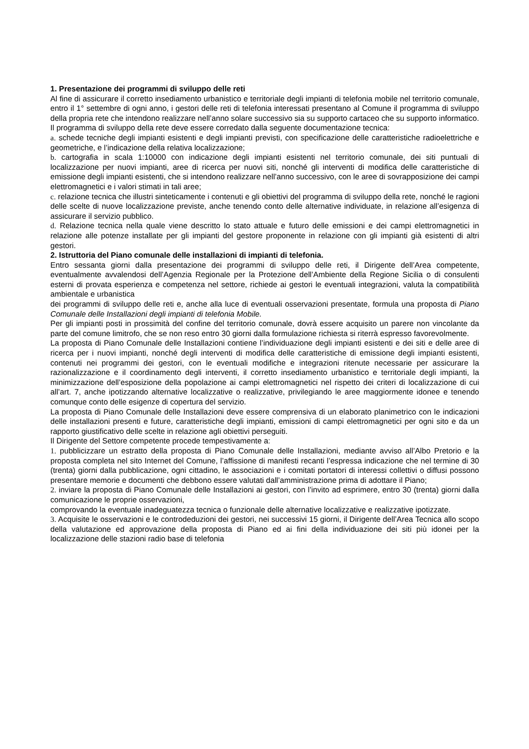1. Presentazione dei programmi di sviluppo delle reti
Al fine di assicurare il corretto insediamento urbanistico e territoriale degli impianti di telefonia mobile nel territorio comunale, entro il 1° settembre di ogni anno, i gestori delle reti di telefonia interessati presentano al Comune il programma di sviluppo della propria rete che intendono realizzare nell’anno solare successivo sia su supporto cartaceo che su supporto informatico.
Il programma di sviluppo della rete deve essere corredato dalla seguente documentazione tecnica:
a. schede tecniche degli impianti esistenti e degli impianti previsti, con specificazione delle caratteristiche radioelettriche e geometriche, e l’indicazione della relativa localizzazione;
b. cartografia in scala 1:10000 con indicazione degli impianti esistenti nel territorio comunale, dei siti puntuali di localizzazione per nuovi impianti, aree di ricerca per nuovi siti, nonché gli interventi di modifica delle caratteristiche di emissione degli impianti esistenti, che si intendono realizzare nell’anno successivo, con le aree di sovrapposizione dei campi elettromagnetici e i valori stimati in tali aree;
c. relazione tecnica che illustri sinteticamente i contenuti e gli obiettivi del programma di sviluppo della rete, nonché le ragioni delle scelte di nuove localizzazione previste, anche tenendo conto delle alternative individuate, in relazione all’esigenza di assicurare il servizio pubblico.
d. Relazione tecnica nella quale viene descritto lo stato attuale e futuro delle emissioni e dei campi elettromagnetici in relazione alle potenze installate per gli impianti del gestore proponente in relazione con gli impianti già esistenti di altri gestori.
2. Istruttoria del Piano comunale delle installazioni di impianti di telefonia.
Entro sessanta giorni dalla presentazione dei programmi di sviluppo delle reti, il Dirigente dell’Area competente, eventualmente avvalendosi dell’Agenzia Regionale per la Protezione dell’Ambiente della Regione Sicilia o di consulenti esterni di provata esperienza e competenza nel settore, richiede ai gestori le eventuali integrazioni, valuta la compatibilità ambientale e urbanistica
dei programmi di sviluppo delle reti e, anche alla luce di eventuali osservazioni presentate, formula una proposta di Piano Comunale delle Installazioni degli impianti di telefonia Mobile.
Per gli impianti posti in prossimità del confine del territorio comunale, dovrà essere acquisito un parere non vincolante da parte del comune limitrofo, che se non reso entro 30 giorni dalla formulazione richiesta si riterrà espresso favorevolmente.
La proposta di Piano Comunale delle Installazioni contiene l’individuazione degli impianti esistenti e dei siti e delle aree di ricerca per i nuovi impianti, nonché degli interventi di modifica delle caratteristiche di emissione degli impianti esistenti, contenuti nei programmi dei gestori, con le eventuali modifiche e integrazioni ritenute necessarie per assicurare la razionalizzazione e il coordinamento degli interventi, il corretto insediamento urbanistico e territoriale degli impianti, la minimizzazione dell’esposizione della popolazione ai campi elettromagnetici nel rispetto dei criteri di localizzazione di cui all’art. 7, anche ipotizzando alternative localizzative o realizzative, privilegiando le aree maggiormente idonee e tenendo comunque conto delle esigenze di copertura del servizio.
La proposta di Piano Comunale delle Installazioni deve essere comprensiva di un elaborato planimetrico con le indicazioni delle installazioni presenti e future, caratteristiche degli impianti, emissioni di campi elettromagnetici per ogni sito e da un rapporto giustificativo delle scelte in relazione agli obiettivi perseguiti.
Il Dirigente del Settore competente procede tempestivamente a:
1. pubblicizzare un estratto della proposta di Piano Comunale delle Installazioni, mediante avviso all’Albo Pretorio e la proposta completa nel sito Internet del Comune, l’affissione di manifesti recanti l’espressa indicazione che nel termine di 30 (trenta) giorni dalla pubblicazione, ogni cittadino, le associazioni e i comitati portatori di interessi collettivi o diffusi possono presentare memorie e documenti che debbono essere valutati dall’amministrazione prima di adottare il Piano;
2. inviare la proposta di Piano Comunale delle Installazioni ai gestori, con l’invito ad esprimere, entro 30 (trenta) giorni dalla comunicazione le proprie osservazioni,
comprovando la eventuale inadeguatezza tecnica o funzionale delle alternative localizzative e realizzative ipotizzate.
3. Acquisite le osservazioni e le controdeduzioni dei gestori, nei successivi 15 giorni, il Dirigente dell’Area Tecnica allo scopo della valutazione ed approvazione della proposta di Piano ed ai fini della individuazione dei siti più idonei per la localizzazione delle stazioni radio base di telefonia